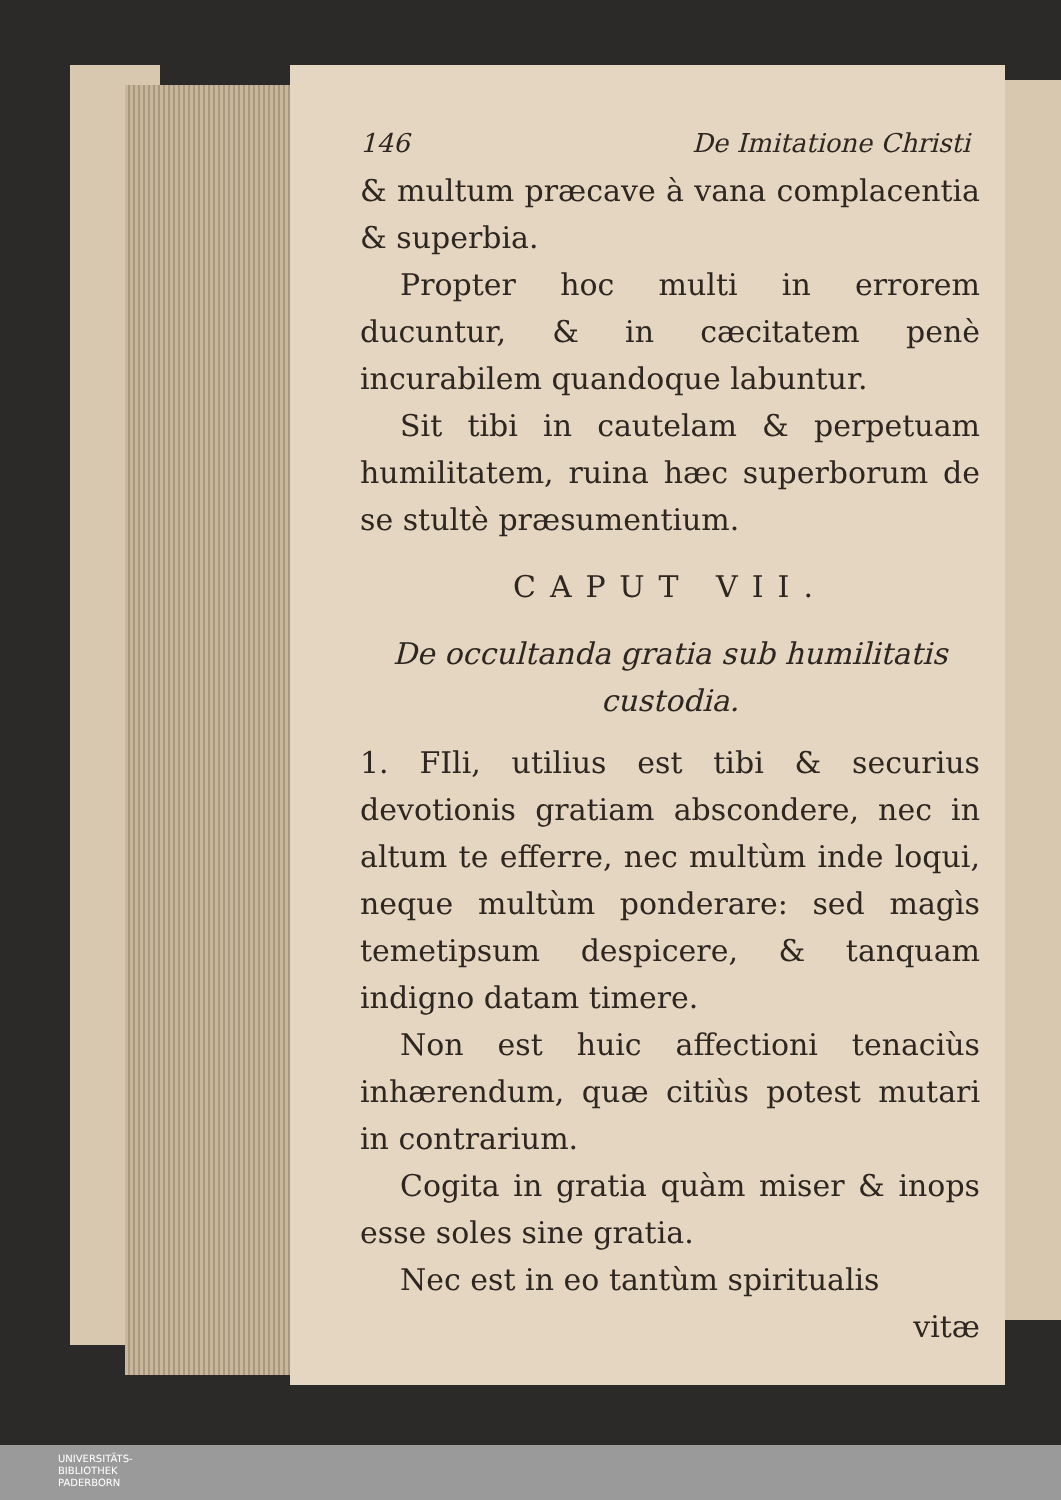146 De Imitatione Christi
& multum præcave à vana complacentia & superbia.
Propter hoc multi in errorem ducuntur, & in cæcitatem penè incurabilem quandoque labuntur.
Sit tibi in cautelam & perpetuam humilitatem, ruina hæc superborum de se stultè præsumentium.
CAPUT VII.
De occultanda gratia sub humilitatis custodia.
1. FIli, utilius est tibi & securius devotionis gratiam abscondere, nec in altum te efferre, nec multùm inde loqui, neque multùm ponderare: sed magìs temetipsum despicere, & tanquam indigno datam timere.
Non est huic affectioni tenaciùs inhærendum, quæ citiùs potest mutari in contrarium.
Cogita in gratia quàm miser & inops esse soles sine gratia.
Nec est in eo tantùm spiritualis
vitæ
UNIVERSITÄTS-
BIBLIOTHEK
PADERBORN